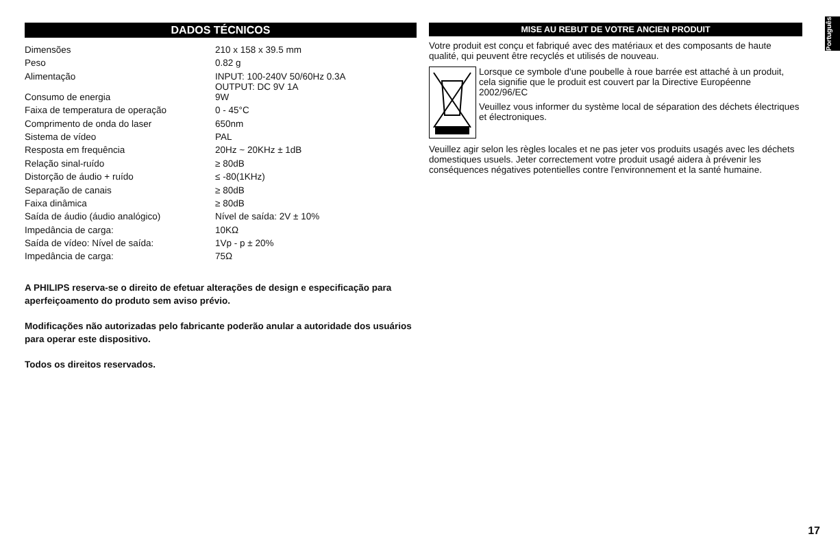DADOS TÉCNICOS
| Dimensões | 210 x 158 x 39.5 mm |
| Peso | 0.82 g |
| Alimentação | INPUT: 100-240V 50/60Hz 0.3A OUTPUT: DC 9V 1A |
| Consumo de energia | 9W |
| Faixa de temperatura de operação | 0 - 45°C |
| Comprimento de onda do laser | 650nm |
| Sistema de vídeo | PAL |
| Resposta em frequência | 20Hz ~ 20KHz ± 1dB |
| Relação sinal-ruído | ≥ 80dB |
| Distorção de áudio + ruído | ≤ -80(1KHz) |
| Separação de canais | ≥ 80dB |
| Faixa dinâmica | ≥ 80dB |
| Saída de áudio (áudio analógico) | Nível de saída: 2V ± 10% |
| Impedância de carga: | 10KΩ |
| Saída de vídeo: Nível de saída: | 1Vp - p ± 20% |
| Impedância de carga: | 75Ω |
A PHILIPS reserva-se o direito de efetuar alterações de design e especificação para aperfeiçoamento do produto sem aviso prévio.
Modificações não autorizadas pelo fabricante poderão anular a autoridade dos usuários para operar este dispositivo.
Todos os direitos reservados.
MISE AU REBUT DE VOTRE ANCIEN PRODUIT
Votre produit est conçu et fabriqué avec des matériaux et des composants de haute qualité, qui peuvent être recyclés et utilisés de nouveau.
Lorsque ce symbole d'une poubelle à roue barrée est attaché à un produit, cela signifie que le produit est couvert par la Directive Européenne 2002/96/EC
Veuillez vous informer du système local de séparation des déchets électriques et électroniques.
Veuillez agir selon les règles locales et ne pas jeter vos produits usagés avec les déchets domestiques usuels. Jeter correctement votre produit usagé aidera à prévenir les conséquences négatives potentielles contre l'environnement et la santé humaine.
Português
17